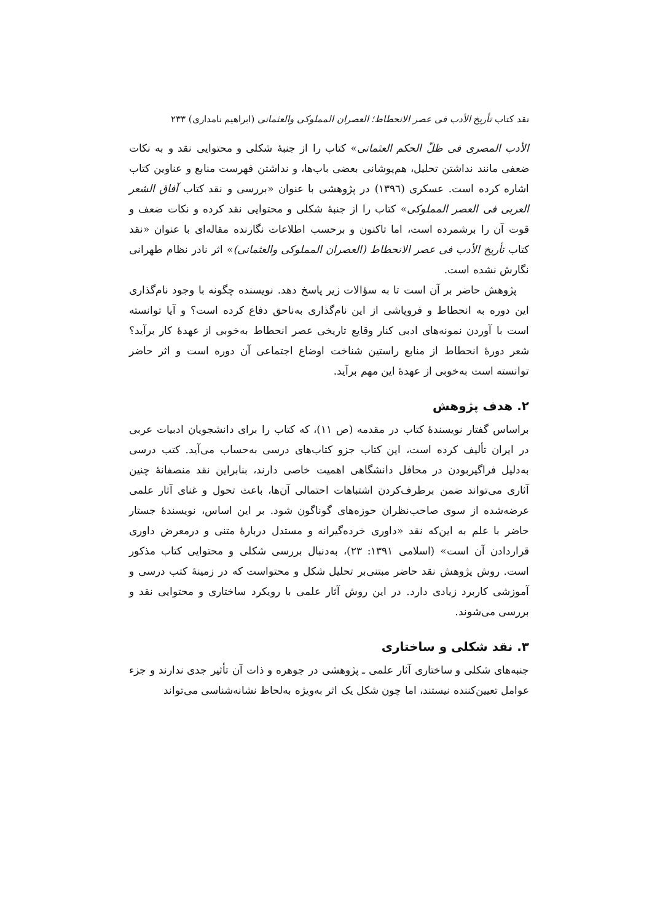نقد کتاب تأریخ الأدب فی عصر الانحطاط؛ العصران المملوکی والعثمانی (ابراهیم نامداری) ۲۳۳
الأدب المصری فی ظلّ الحکم العثمانی» کتاب را از جنبهٔ شکلی و محتوایی نقد و به نکات ضعفی مانند نداشتن تحلیل، هم‌پوشانی بعضی باب‌ها، و نداشتن فهرست منابع و عناوین کتاب اشاره کرده است. عسکری (۱۳۹٦) در پژوهشی با عنوان «بررسی و نقد کتاب آفاق الشعر العربی فی العصر المملوکی» کتاب را از جنبهٔ شکلی و محتوایی نقد کرده و نکات ضعف و قوت آن را برشمرده است، اما تاکنون و برحسب اطلاعات نگارنده مقاله‌ای با عنوان «نقد کتاب تأریخ الأدب فی عصر الانحطاط (العصران المملوکی والعثمانی)» اثر نادر نظام طهرانی نگارش نشده است.
پژوهش حاضر بر آن است تا به سؤالات زیر پاسخ دهد. نویسنده چگونه با وجود نام‌گذاری این دوره به انحطاط و فروپاشی از این نام‌گذاری به‌ناحق دفاع کرده است؟ و آیا توانسته است با آوردن نمونه‌های ادبی کنار وقایع تاریخی عصر انحطاط به‌خوبی از عهدهٔ کار برآید؟ شعر دورهٔ انحطاط از منابع راستین شناخت اوضاع اجتماعی آن دوره است و اثر حاضر توانسته است به‌خوبی از عهدهٔ این مهم برآید.
۲. هدف پژوهش
براساس گفتار نویسندهٔ کتاب در مقدمه (ص ۱۱)، که کتاب را برای دانشجویان ادبیات عربی در ایران تألیف کرده است، این کتاب جزو کتاب‌های درسی به‌حساب می‌آید. کتب درسی به‌دلیل فراگیربودن در محافل دانشگاهی اهمیت خاصی دارند، بنابراین نقد منصفانهٔ چنین آثاری می‌تواند ضمن برطرف‌کردن اشتباهات احتمالی آن‌ها، باعث تحول و غنای آثار علمی عرضه‌شده از سوی صاحب‌نظران حوزه‌های گوناگون شود. بر این اساس، نویسندهٔ جستار حاضر با علم به این‌که نقد «داوری خرده‌گیرانه و مستدل دربارهٔ متنی و درمعرض داوری قراردادن آن است» (اسلامی ۱۳۹۱: ۲۳)، به‌دنبال بررسی شکلی و محتوایی کتاب مذکور است. روش پژوهش نقد حاضر مبتنی‌بر تحلیل شکل و محتواست که در زمینهٔ کتب درسی و آموزشی کاربرد زیادی دارد. در این روش آثار علمی با رویکرد ساختاری و محتوایی نقد و بررسی می‌شوند.
۳. نقد شکلی و ساختاری
جنبه‌های شکلی و ساختاری آثار علمی ـ پژوهشی در جوهره و ذات آن تأثیر جدی ندارند و جزء عوامل تعیین‌کننده نیستند، اما چون شکل یک اثر به‌ویژه به‌لحاظ نشانه‌شناسی می‌تواند